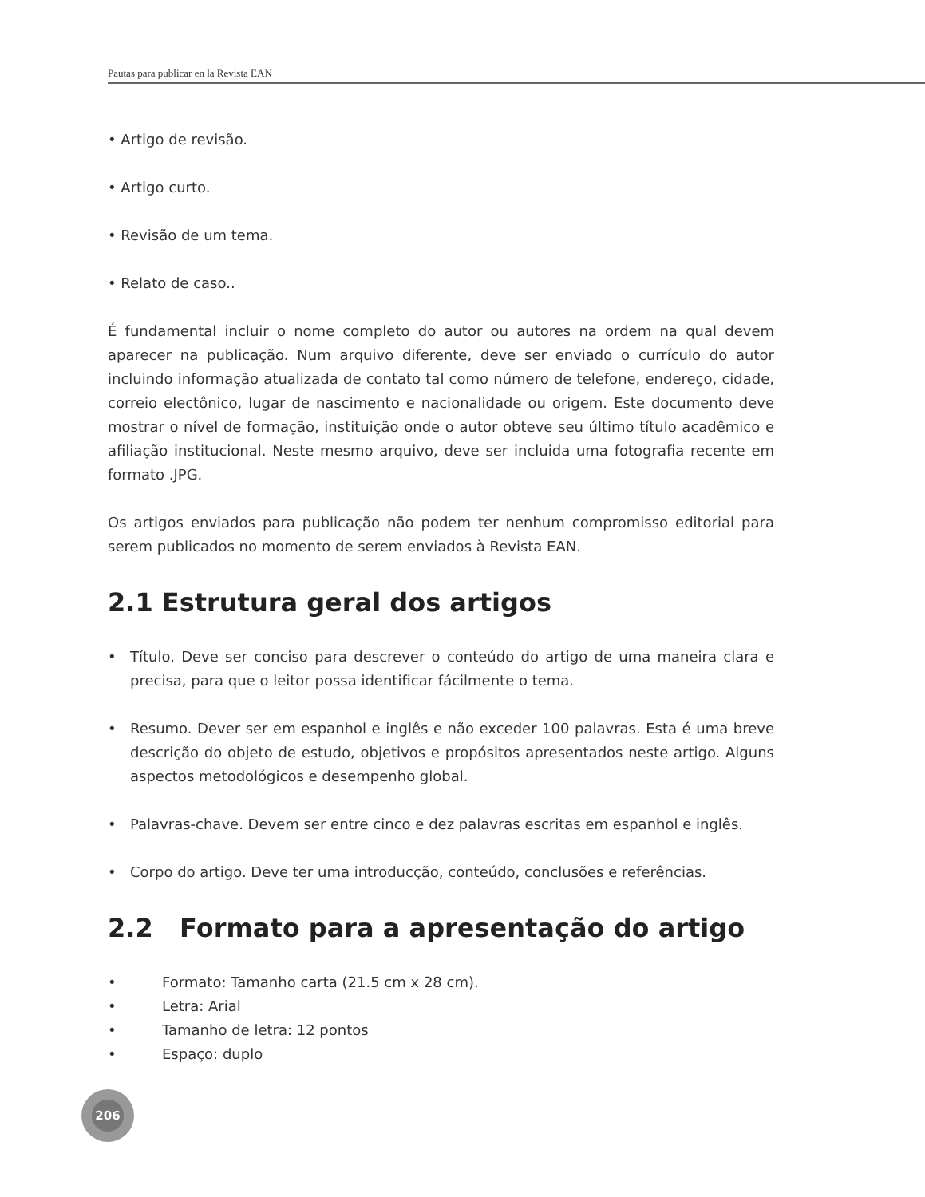Pautas para publicar en la Revista EAN
• Artigo de revisão.
• Artigo curto.
• Revisão de um tema.
• Relato de caso..
É fundamental incluir o nome completo do autor ou autores na ordem na qual devem aparecer na publicação. Num arquivo diferente, deve ser enviado o currículo do autor incluindo informação atualizada de contato tal como número de telefone, endereço, cidade, correio electônico, lugar de nascimento e nacionalidade ou origem. Este documento deve mostrar o nível de formação, instituição onde o autor obteve seu último título acadêmico e afiliação institucional. Neste mesmo arquivo, deve ser incluida uma fotografia recente em formato .JPG.
Os artigos enviados para publicação não podem ter nenhum compromisso editorial para serem publicados no momento de serem enviados à Revista EAN.
2.1 Estrutura geral dos artigos
• Título. Deve ser conciso para descrever o conteúdo do artigo de uma maneira clara e precisa, para que o leitor possa identificar fácilmente o tema.
• Resumo. Dever ser em espanhol e inglês e não exceder 100 palavras. Esta é uma breve descrição do objeto de estudo, objetivos e propósitos apresentados neste artigo. Alguns aspectos metodológicos e desempenho global.
• Palavras-chave. Devem ser entre cinco e dez palavras escritas em espanhol e inglês.
• Corpo do artigo. Deve ter uma introducção, conteúdo, conclusões e referências.
2.2 Formato para a apresentação do artigo
• Formato: Tamanho carta (21.5 cm x 28 cm).
• Letra: Arial
• Tamanho de letra: 12 pontos
• Espaço: duplo
206